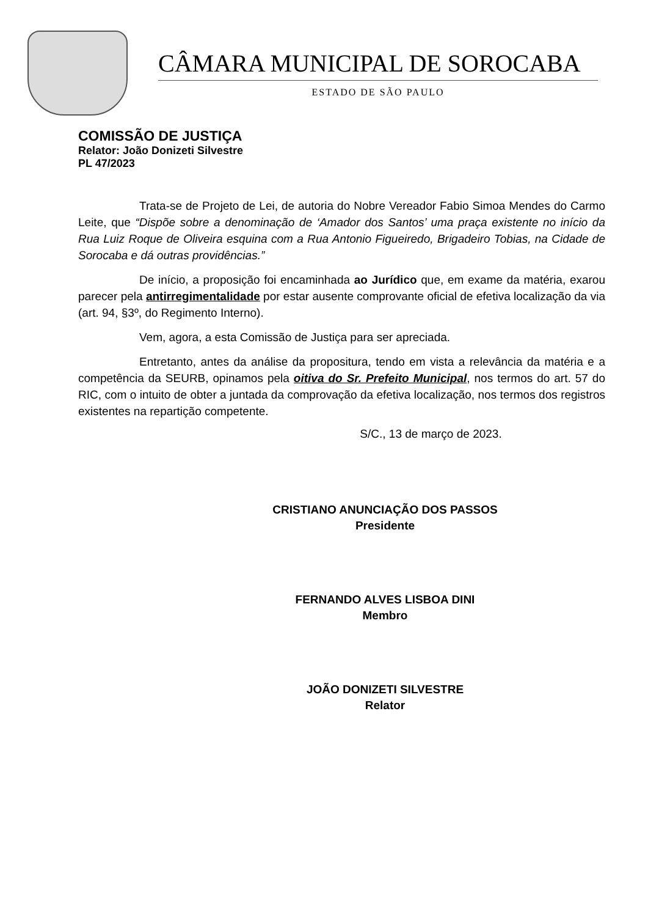CÂMARA MUNICIPAL DE SOROCABA
ESTADO DE SÃO PAULO
COMISSÃO DE JUSTIÇA
Relator: João Donizeti Silvestre
PL 47/2023
Trata-se de Projeto de Lei, de autoria do Nobre Vereador Fabio Simoa Mendes do Carmo Leite, que “Dispõe sobre a denominação de ‘Amador dos Santos’ uma praça existente no início da Rua Luiz Roque de Oliveira esquina com a Rua Antonio Figueiredo, Brigadeiro Tobias, na Cidade de Sorocaba e dá outras providências.”
De início, a proposição foi encaminhada ao Jurídico que, em exame da matéria, exarou parecer pela antirregimentalidade por estar ausente comprovante oficial de efetiva localização da via (art. 94, §3º, do Regimento Interno).
Vem, agora, a esta Comissão de Justiça para ser apreciada.
Entretanto, antes da análise da propositura, tendo em vista a relevância da matéria e a competência da SEURB, opinamos pela oitiva do Sr. Prefeito Municipal, nos termos do art. 57 do RIC, com o intuito de obter a juntada da comprovação da efetiva localização, nos termos dos registros existentes na repartição competente.
S/C., 13 de março de 2023.
CRISTIANO ANUNCIAÇÃO DOS PASSOS
Presidente
FERNANDO ALVES LISBOA DINI
Membro
JOÃO DONIZETI SILVESTRE
Relator